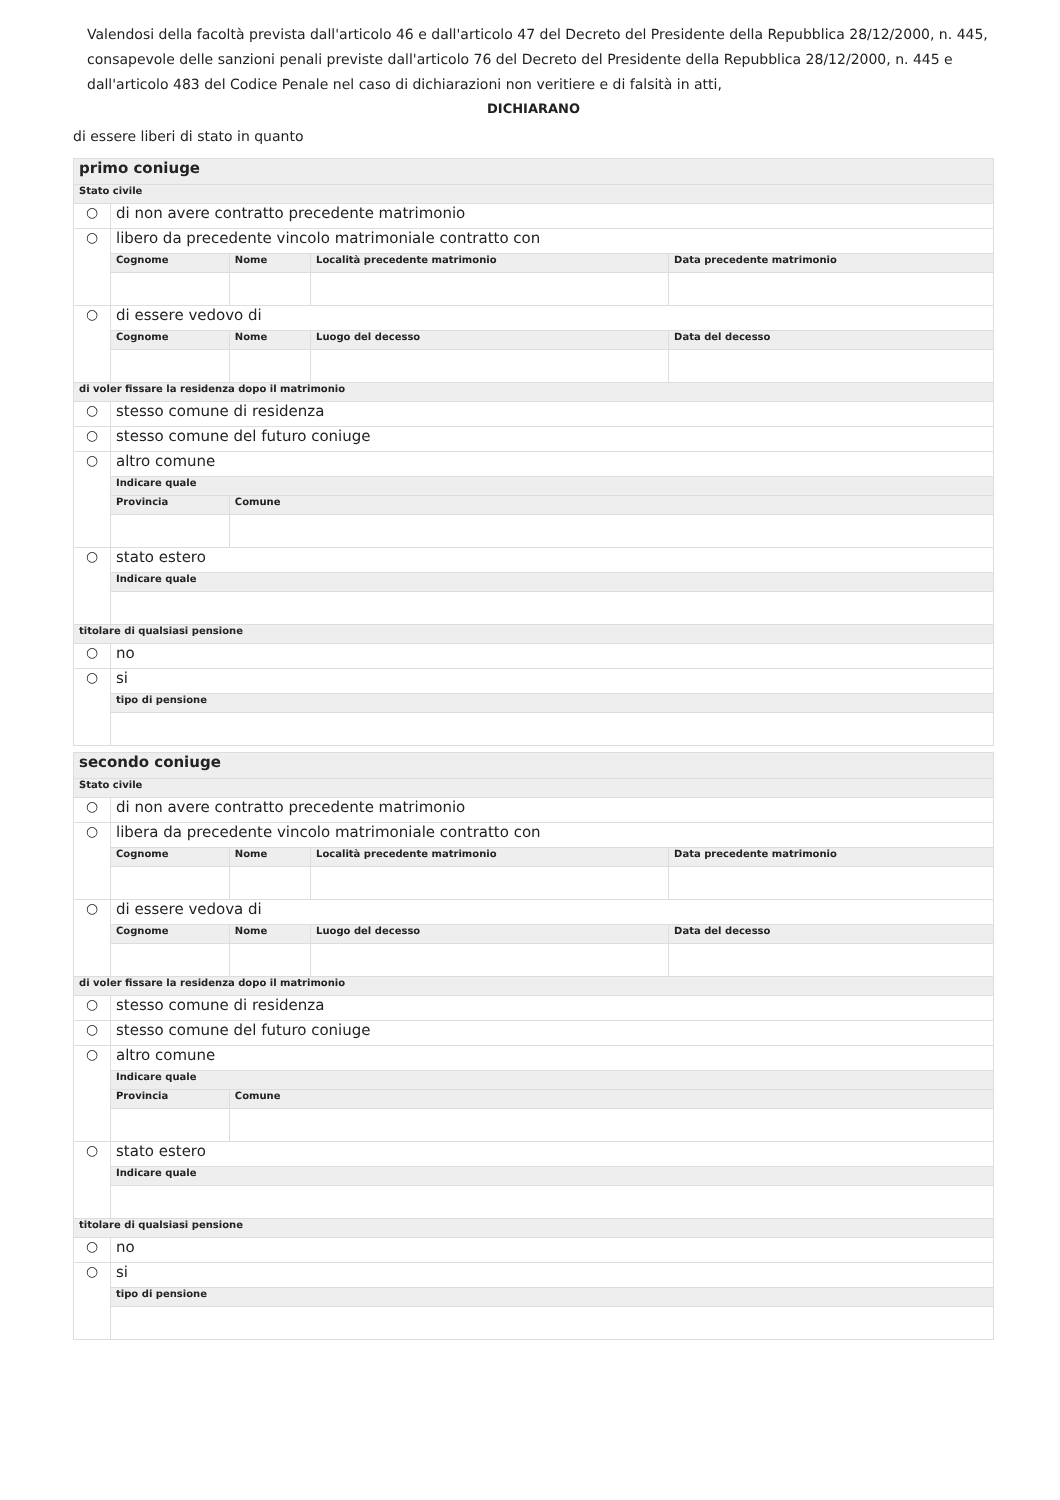Valendosi della facoltà prevista dall'articolo 46 e dall'articolo 47 del Decreto del Presidente della Repubblica 28/12/2000, n. 445, consapevole delle sanzioni penali previste dall'articolo 76 del Decreto del Presidente della Repubblica 28/12/2000, n. 445 e dall'articolo 483 del Codice Penale nel caso di dichiarazioni non veritiere e di falsità in atti,
DICHIARANO
di essere liberi di stato in quanto
| primo coniuge | | | | |
| Stato civile | | | | |
| ○ | di non avere contratto precedente matrimonio | | | |
| ○ | libero da precedente vincolo matrimoniale contratto con | | | |
| | Cognome | Nome | Località precedente matrimonio | Data precedente matrimonio |
| ○ | di essere vedovo di | | | |
| | Cognome | Nome | Luogo del decesso | Data del decesso |
| di voler fissare la residenza dopo il matrimonio | | | | |
| ○ | stesso comune di residenza | | | |
| ○ | stesso comune del futuro coniuge | | | |
| ○ | altro comune | | | |
| | Indicare quale | | | |
| | Provincia | Comune | | |
| ○ | stato estero | | | |
| | Indicare quale | | | |
| titolare di qualsiasi pensione | | | | |
| ○ | no | | | |
| ○ | si | | | |
| | tipo di pensione | | | |
| secondo coniuge | | | | |
| Stato civile | | | | |
| ○ | di non avere contratto precedente matrimonio | | | |
| ○ | libera da precedente vincolo matrimoniale contratto con | | | |
| | Cognome | Nome | Località precedente matrimonio | Data precedente matrimonio |
| ○ | di essere vedova di | | | |
| | Cognome | Nome | Luogo del decesso | Data del decesso |
| di voler fissare la residenza dopo il matrimonio | | | | |
| ○ | stesso comune di residenza | | | |
| ○ | stesso comune del futuro coniuge | | | |
| ○ | altro comune | | | |
| | Indicare quale | | | |
| | Provincia | Comune | | |
| ○ | stato estero | | | |
| | Indicare quale | | | |
| titolare di qualsiasi pensione | | | | |
| ○ | no | | | |
| ○ | si | | | |
| | tipo di pensione | | | |